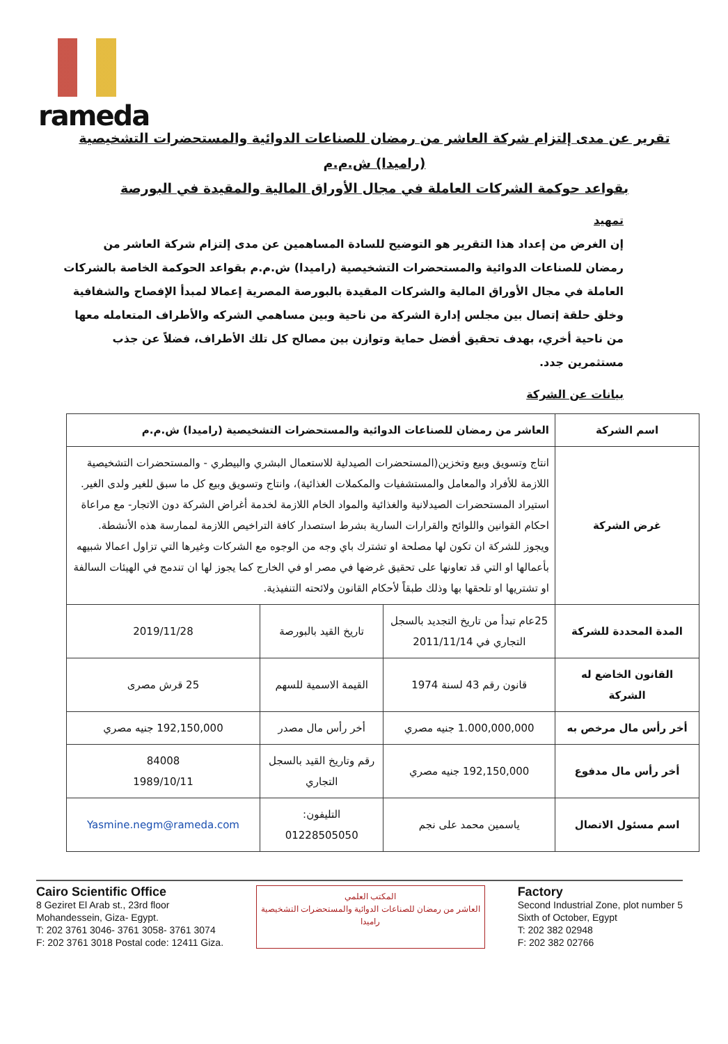rameda
تقرير عن مدى إلتزام شركة العاشر من رمضان للصناعات الدوائية والمستحضرات التشخيصية (راميدا) ش.م.م
بقواعد حوكمة الشركات العاملة في مجال الأوراق المالية والمقيدة في البورصة
تمهيد
إن الغرض من إعداد هذا التقرير هو التوضيح للسادة المساهمين عن مدى إلتزام شركة العاشر من رمضان للصناعات الدوائية والمستحضرات التشخيصية (راميدا) ش.م.م بقواعد الحوكمة الخاصة بالشركات العاملة في مجال الأوراق المالية والشركات المقيدة بالبورصة المصرية إعمالا لمبدأ الإفصاح والشفافية وخلق حلقة إتصال بين مجلس إدارة الشركة من ناحية وبين مساهمي الشركه والأطراف المتعامله معها من ناحية أخري، بهدف تحقيق أفضل حماية وتوازن بين مصالح كل تلك الأطراف، فضلاً عن جذب مستثمرين جدد.
بيانات عن الشركة
| اسم الشركة | العاشر من رمضان للصناعات الدوائية والمستحضرات التشخيصية (راميدا) ش.م.م | | |
| غرض الشركة | انتاج وتسويق وبيع وتخزين(المستحضرات الصيدلية للاستعمال البشري والبيطري - والمستحضرات التشخيصية اللازمة للأفراد والمعامل والمستشفيات والمكملات الغذائية)، وانتاج وتسويق وبيع كل ما سبق للغير ولدى الغير. استيراد المستحضرات الصيدلانية والغذائية والمواد الخام اللازمة لخدمة أغراض الشركة دون الاتجار- مع مراعاة احكام القوانين واللوائح والقرارات السارية بشرط استصدار كافة التراخيص اللازمة لممارسة هذه الأنشطة. ويجوز للشركة ان تكون لها مصلحة او تشترك باي وجه من الوجوه مع الشركات وغيرها التي تزاول اعمالا شبيهه بأعمالها او التي قد تعاونها على تحقيق غرضها في مصر او في الخارج كما يجوز لها ان تندمج في الهيئات السالفة او تشتريها او تلحقها بها وذلك طبقاً لأحكام القانون ولائحته التنفيذية. | | |
| المدة المحددة للشركة | 25عام تبدأ من تاريخ التجديد بالسجل التجاري في 2011/11/14 | تاريخ القيد بالبورصة | 2019/11/28 |
| القانون الخاضع له الشركة | قانون رقم 43 لسنة 1974 | القيمة الاسمية للسهم | 25 قرش مصرى |
| أخر رأس مال مرخص به | 1.000,000,000 جنيه مصري | أخر رأس مال مصدر | 192,150,000 جنيه مصري |
| أخر رأس مال مدفوع | 192,150,000 جنيه مصري | رقم وتاريخ القيد بالسجل التجاري | 84008 1989/10/11 |
| اسم مسئول الاتصال | ياسمين محمد على نجم | التليفون: 01228505050 | Yasmine.negm@rameda.com |
Cairo Scientific Office
8 Geziret El Arab st., 23rd floor
Mohandessein, Giza- Egypt.
T: 202 3761 3046- 3761 3058- 3761 3074
F: 202 3761 3018 Postal code: 12411 Giza.
المكتب العلمي
العاشر من رمضان للصناعات الدوائية والمستحضرات التشخيصية
راميدا
Factory
Second Industrial Zone, plot number 5
Sixth of October, Egypt
T: 202 382 02948
F: 202 382 02766